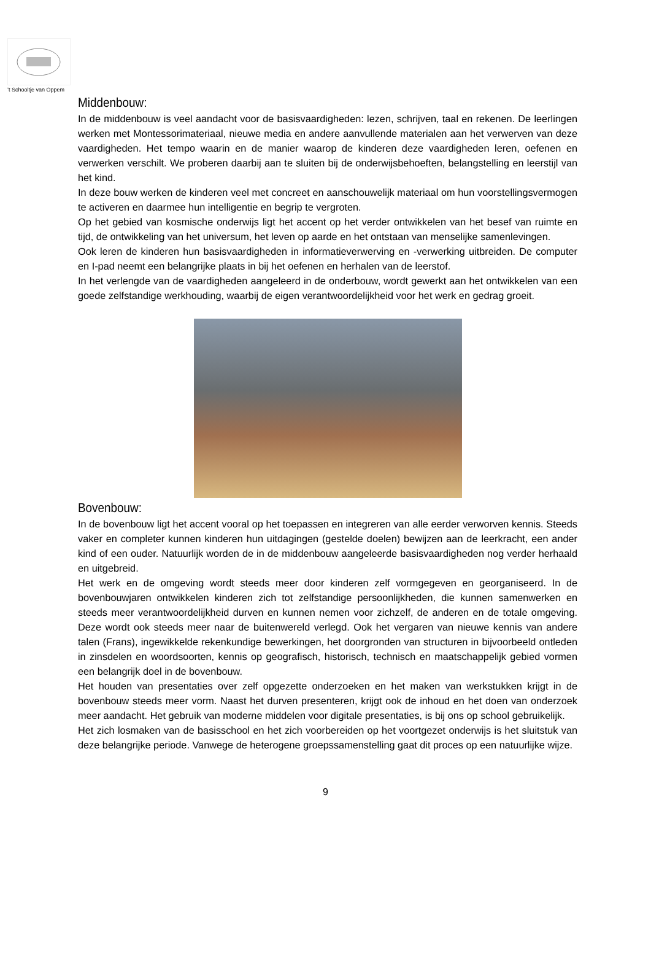’t Schooltje van Oppem
Middenbouw:
In de middenbouw is veel aandacht voor de basisvaardigheden: lezen, schrijven, taal en rekenen. De leerlingen werken met Montessorimateriaal, nieuwe media en andere aanvullende materialen aan het verwerven van deze vaardigheden. Het tempo waarin en de manier waarop de kinderen deze vaardigheden leren, oefenen en verwerken verschilt. We proberen daarbij aan te sluiten bij de onderwijsbehoeften, belangstelling en leerstijl van het kind.
In deze bouw werken de kinderen veel met concreet en aanschouwelijk materiaal om hun voorstellingsvermogen te activeren en daarmee hun intelligentie en begrip te vergroten.
Op het gebied van kosmische onderwijs ligt het accent op het verder ontwikkelen van het besef van ruimte en tijd, de ontwikkeling van het universum, het leven op aarde en het ontstaan van menselijke samenlevingen.
Ook leren de kinderen hun basisvaardigheden in informatieverwerving en -verwerking uitbreiden. De computer en I-pad neemt een belangrijke plaats in bij het oefenen en herhalen van de leerstof.
In het verlengde van de vaardigheden aangeleerd in de onderbouw, wordt gewerkt aan het ontwikkelen van een goede zelfstandige werkhouding, waarbij de eigen verantwoordelijkheid voor het werk en gedrag groeit.
Bovenbouw:
In de bovenbouw ligt het accent vooral op het toepassen en integreren van alle eerder verworven kennis. Steeds vaker en completer kunnen kinderen hun uitdagingen (gestelde doelen) bewijzen aan de leerkracht, een ander kind of een ouder. Natuurlijk worden de in de middenbouw aangeleerde basisvaardigheden nog verder herhaald en uitgebreid.
Het werk en de omgeving wordt steeds meer door kinderen zelf vormgegeven en georganiseerd. In de bovenbouwjaren ontwikkelen kinderen zich tot zelfstandige persoonlijkheden, die kunnen samenwerken en steeds meer verantwoordelijkheid durven en kunnen nemen voor zichzelf, de anderen en de totale omgeving. Deze wordt ook steeds meer naar de buitenwereld verlegd. Ook het vergaren van nieuwe kennis van andere talen (Frans), ingewikkelde rekenkundige bewerkingen, het doorgronden van structuren in bijvoorbeeld ontleden in zinsdelen en woordsoorten, kennis op geografisch, historisch, technisch en maatschappelijk gebied vormen een belangrijk doel in de bovenbouw.
Het houden van presentaties over zelf opgezette onderzoeken en het maken van werkstukken krijgt in de bovenbouw steeds meer vorm. Naast het durven presenteren, krijgt ook de inhoud en het doen van onderzoek meer aandacht. Het gebruik van moderne middelen voor digitale presentaties, is bij ons op school gebruikelijk.
Het zich losmaken van de basisschool en het zich voorbereiden op het voortgezet onderwijs is het sluitstuk van deze belangrijke periode. Vanwege de heterogene groepssamenstelling gaat dit proces op een natuurlijke wijze.
9